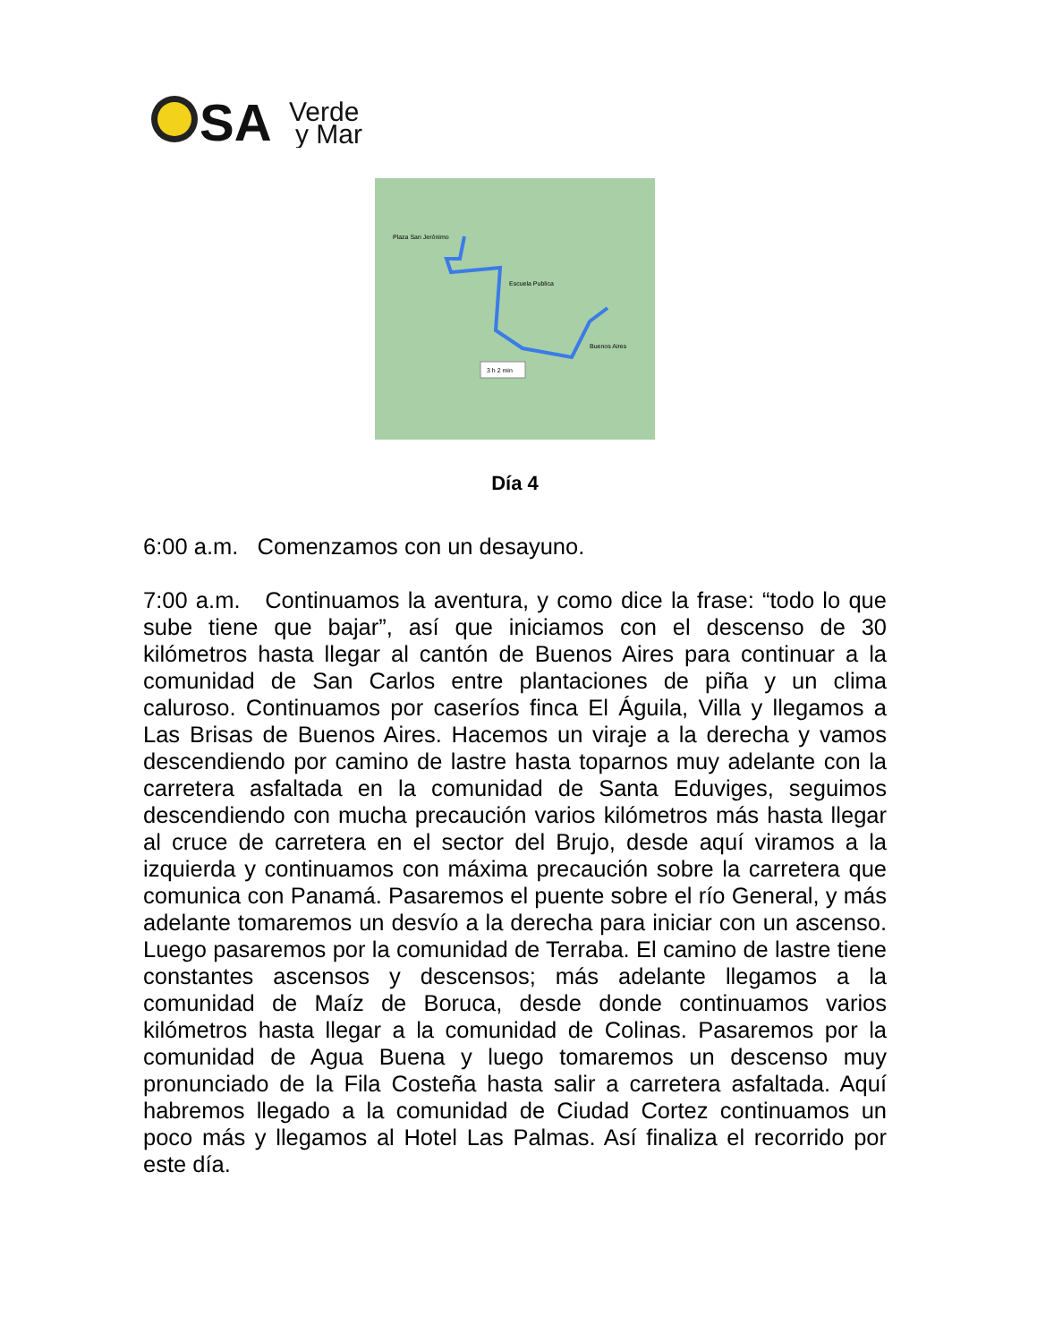SA
Verde
y Mar
Plaza San Jerónimo
Escuela Publica
Buenos Aires
3 h 2 min
Día 4
6:00 a.m. Comenzamos con un desayuno.
7:00 a.m. Continuamos la aventura, y como dice la frase: “todo lo que sube tiene que bajar”, así que iniciamos con el descenso de 30 kilómetros hasta llegar al cantón de Buenos Aires para continuar a la comunidad de San Carlos entre plantaciones de piña y un clima caluroso. Continuamos por caseríos finca El Águila, Villa y llegamos a Las Brisas de Buenos Aires. Hacemos un viraje a la derecha y vamos descendiendo por camino de lastre hasta toparnos muy adelante con la carretera asfaltada en la comunidad de Santa Eduviges, seguimos descendiendo con mucha precaución varios kilómetros más hasta llegar al cruce de carretera en el sector del Brujo, desde aquí viramos a la izquierda y continuamos con máxima precaución sobre la carretera que comunica con Panamá. Pasaremos el puente sobre el río General, y más adelante tomaremos un desvío a la derecha para iniciar con un ascenso. Luego pasaremos por la comunidad de Terraba. El camino de lastre tiene constantes ascensos y descensos; más adelante llegamos a la comunidad de Maíz de Boruca, desde donde continuamos varios kilómetros hasta llegar a la comunidad de Colinas. Pasaremos por la comunidad de Agua Buena y luego tomaremos un descenso muy pronunciado de la Fila Costeña hasta salir a carretera asfaltada. Aquí habremos llegado a la comunidad de Ciudad Cortez continuamos un poco más y llegamos al Hotel Las Palmas. Así finaliza el recorrido por este día.